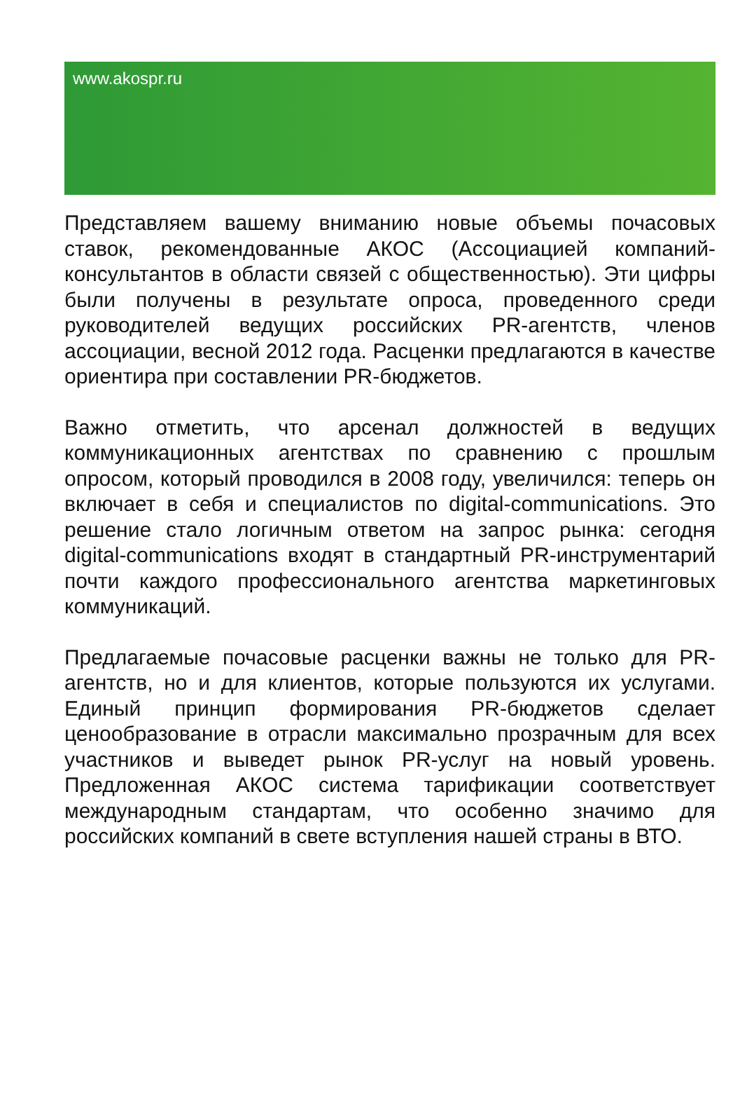www.akospr.ru
Представляем вашему вниманию новые объемы почасовых ставок, рекомендованные АКОС (Ассоциацией компаний-консультантов в области связей с общественностью). Эти цифры были получены в результате опроса, проведенного среди руководителей ведущих российских PR-агентств, членов ассоциации, весной 2012 года. Расценки предлагаются в качестве ориентира при составлении PR-бюджетов.
Важно отметить, что арсенал должностей в ведущих коммуникационных агентствах по сравнению с прошлым опросом, который проводился в 2008 году, увеличился: теперь он включает в себя и специалистов по digital-communications. Это решение стало логичным ответом на запрос рынка: сегодня digital-communications входят в стандартный PR-инструментарий почти каждого профессионального агентства маркетинговых коммуникаций.
Предлагаемые почасовые расценки важны не только для PR-агентств, но и для клиентов, которые пользуются их услугами. Единый принцип формирования PR-бюджетов сделает ценообразование в отрасли максимально прозрачным для всех участников и выведет рынок PR-услуг на новый уровень. Предложенная АКОС система тарификации соответствует международным стандартам, что особенно значимо для российских компаний в свете вступления нашей страны в ВТО.